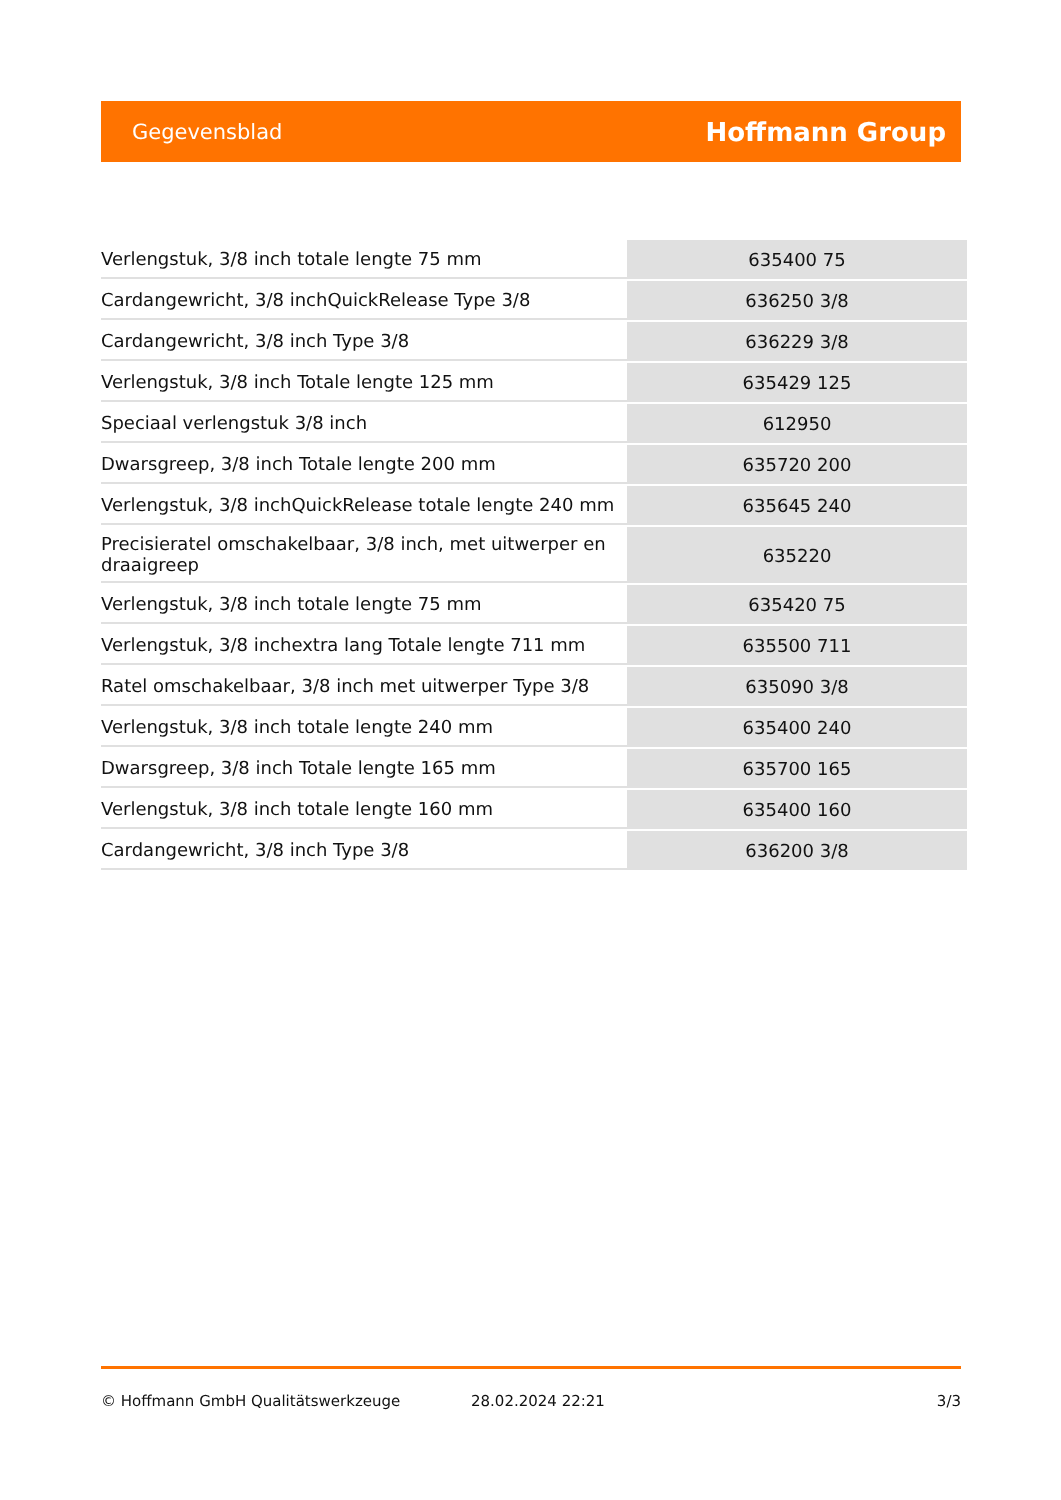Gegevensblad Hoffmann Group
| Verlengstuk, 3/8 inch totale lengte 75 mm | 635400 75 |
| Cardangewricht, 3/8 inchQuickRelease Type 3/8 | 636250 3/8 |
| Cardangewricht, 3/8 inch Type 3/8 | 636229 3/8 |
| Verlengstuk, 3/8 inch Totale lengte 125 mm | 635429 125 |
| Speciaal verlengstuk 3/8 inch | 612950 |
| Dwarsgreep, 3/8 inch Totale lengte 200 mm | 635720 200 |
| Verlengstuk, 3/8 inchQuickRelease totale lengte 240 mm | 635645 240 |
| Precisieratel omschakelbaar, 3/8 inch, met uitwerper en draaigreep | 635220 |
| Verlengstuk, 3/8 inch totale lengte 75 mm | 635420 75 |
| Verlengstuk, 3/8 inchextra lang Totale lengte 711 mm | 635500 711 |
| Ratel omschakelbaar, 3/8 inch met uitwerper Type 3/8 | 635090 3/8 |
| Verlengstuk, 3/8 inch totale lengte 240 mm | 635400 240 |
| Dwarsgreep, 3/8 inch Totale lengte 165 mm | 635700 165 |
| Verlengstuk, 3/8 inch totale lengte 160 mm | 635400 160 |
| Cardangewricht, 3/8 inch Type 3/8 | 636200 3/8 |
© Hoffmann GmbH Qualitätswerkzeuge 28.02.2024 22:21 3/3